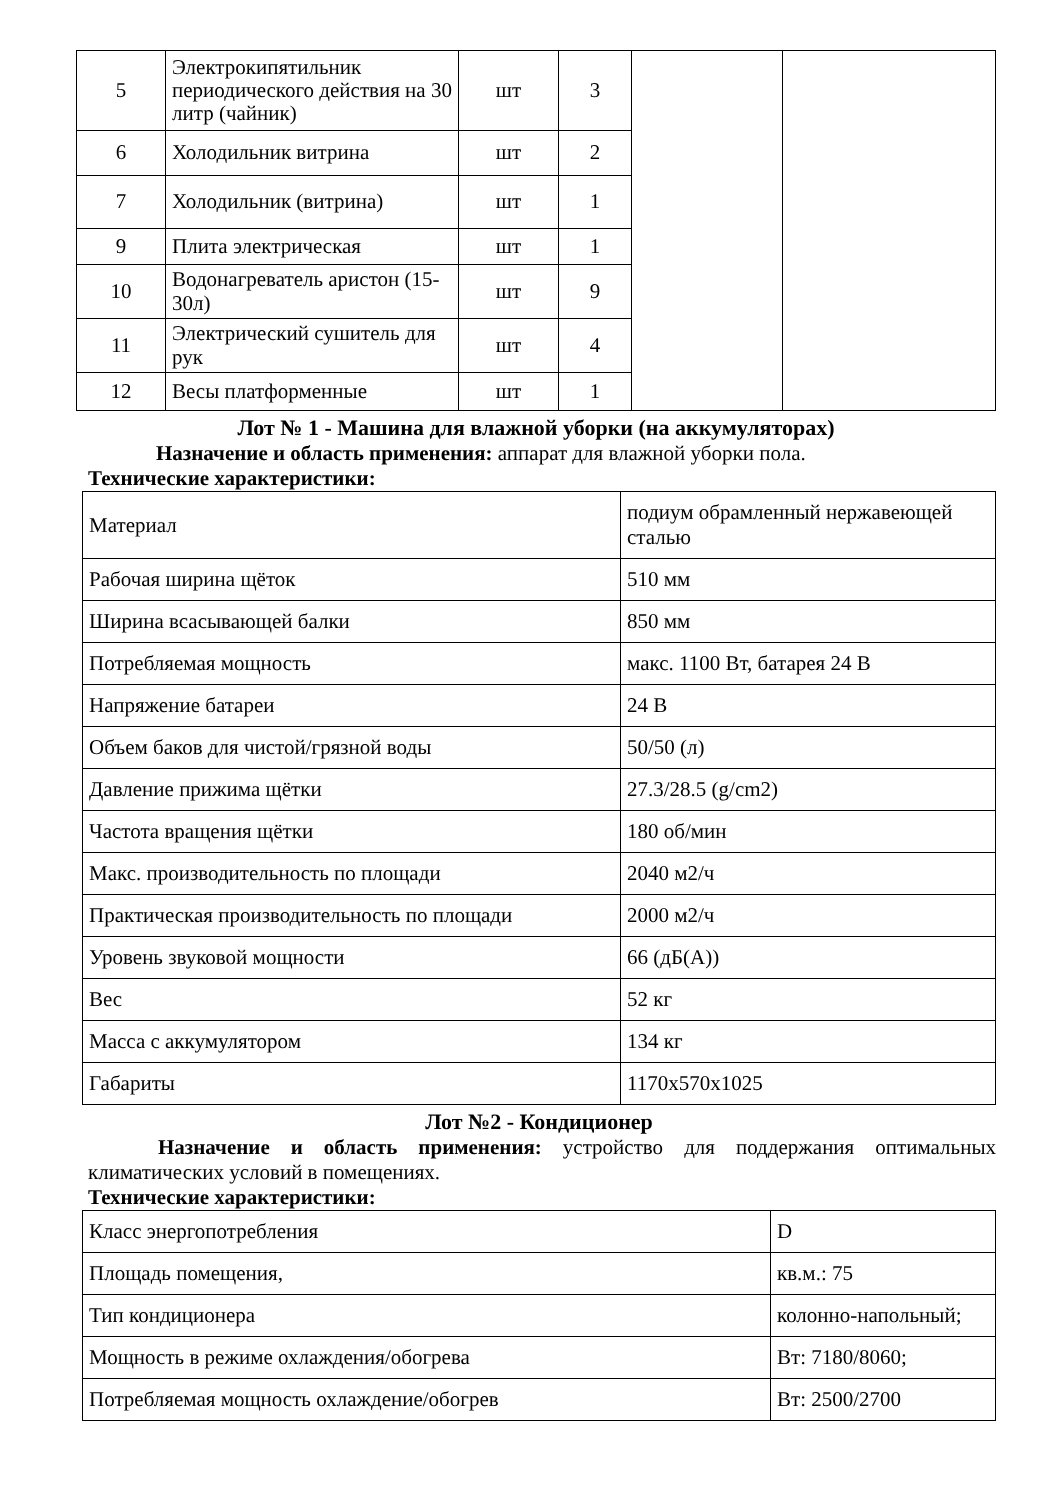| 5 | Электрокипятильник периодического действия на 30 литр (чайник) | шт | 3 | | |
| 6 | Холодильник витрина | шт | 2 | | |
| 7 | Холодильник (витрина) | шт | 1 | | |
| 9 | Плита электрическая | шт | 1 | | |
| 10 | Водонагреватель аристон (15-30л) | шт | 9 | | |
| 11 | Электрический сушитель для рук | шт | 4 | | |
| 12 | Весы платформенные | шт | 1 | | |
Лот № 1 - Машина для влажной уборки (на аккумуляторах)
Назначение и область применения: аппарат для влажной уборки пола.
Технические характеристики:
| Материал | подиум обрамленный нержавеющей сталью |
| Рабочая ширина щёток | 510 мм |
| Ширина всасывающей балки | 850 мм |
| Потребляемая мощность | макс. 1100 Вт, батарея 24 В |
| Напряжение батареи | 24 В |
| Объем баков для чистой/грязной воды | 50/50 (л) |
| Давление прижима щётки | 27.3/28.5 (g/cm2) |
| Частота вращения щётки | 180 об/мин |
| Макс. производительность по площади | 2040 м2/ч |
| Практическая производительность по площади | 2000 м2/ч |
| Уровень звуковой мощности | 66 (дБ(A)) |
| Вес | 52 кг |
| Масса с аккумулятором | 134 кг |
| Габариты | 1170x570x1025 |
Лот №2 - Кондиционер
Назначение и область применения: устройство для поддержания оптимальных климатических условий в помещениях.
Технические характеристики:
| Класс энергопотребления | D |
| Площадь помещения, | кв.м.: 75 |
| Тип кондиционера | колонно-напольный; |
| Мощность в режиме охлаждения/обогрева | Вт: 7180/8060; |
| Потребляемая мощность охлаждение/обогрев | Вт: 2500/2700 |